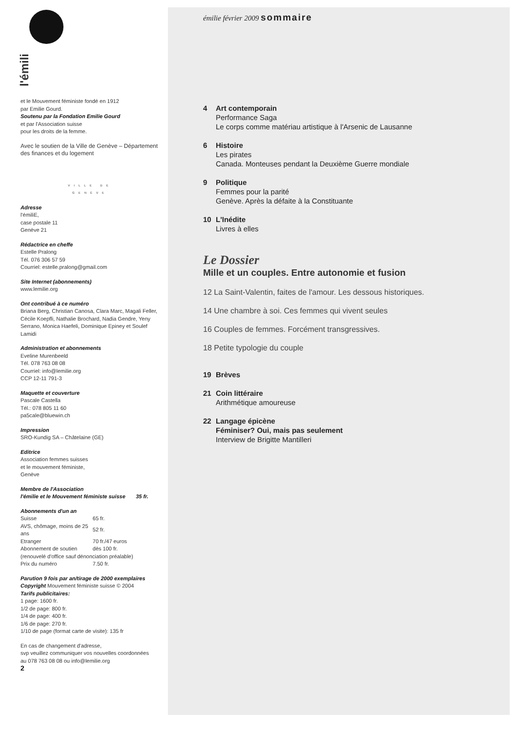l'émili
et le Mouvement féministe fondé en 1912
par Emilie Gourd.
Soutenu par la Fondation Emilie Gourd
et par l'Association suisse
pour les droits de la femme.
Avec le soutien de la Ville de Genève – Département des finances et du logement
VILLE DE
GENÈVE
Adresse
l'émiliE,
case postale 11
Genève 21
Rédactrice en cheffe
Estelle Pralong
Tél. 076 306 57 59
Courriel: estelle.pralong@gmail.com
Site Internet (abonnements)
www.lemilie.org
Ont contribué à ce numéro
Briana Berg, Christian Canosa, Clara Marc, Magali Feller, Cécile Koepfli, Nathalie Brochard, Nadia Gendre, Yeny Serrano, Monica Haefeli, Dominique Epiney et Soulef Lamidi
Administration et abonnements
Eveline Murenbeeld
Tél. 078 763 08 08
Courriel: info@lemilie.org
CCP 12-11 791-3
Maquette et couverture
Pascale Castella
Tél.: 078 805 11 60
pa5cale@bluewin.ch
Impression
SRO-Kundig SA – Châtelaine (GE)
Editrice
Association femmes suisses
et le mouvement féministe,
Genève
Membre de l'Association
l'émilie et le Mouvement féministe suisse 35 fr.
Abonnements d'un an
| Suisse | 65 fr. |
| AVS, chômage, moins de 25 ans | 52 fr. |
| Etranger | 70 fr./47 euros |
| Abonnement de soutien | dès 100 fr. |
| (renouvelé d'office sauf dénonciation préalable) | |
| Prix du numéro | 7.50 fr. |
Parution 9 fois par an/tirage de 2000 exemplaires
Copyright Mouvement féministe suisse © 2004
Tarifs publicitaires:
1 page: 1600 fr.
1/2 de page: 800 fr.
1/4 de page: 400 fr.
1/6 de page: 270 fr.
1/10 de page (format carte de visite): 135 fr
En cas de changement d'adresse,
svp veuillez communiquer vos nouvelles coordonnées
au 078 763 08 08 ou info@lemilie.org
2
émilie février 2009 sommaire
4 Art contemporain
Performance Saga
Le corps comme matériau artistique à l'Arsenic de Lausanne
6 Histoire
Les pirates
Canada. Monteuses pendant la Deuxième Guerre mondiale
9 Politique
Femmes pour la parité
Genève. Après la défaite à la Constituante
10 L'Inédite
Livres à elles
Le Dossier
Mille et un couples. Entre autonomie et fusion
12 La Saint-Valentin, faites de l'amour. Les dessous historiques.
14 Une chambre à soi. Ces femmes qui vivent seules
16 Couples de femmes. Forcément transgressives.
18 Petite typologie du couple
19 Brèves
21 Coin littéraire
Arithmétique amoureuse
22 Langage épicène
Féminiser? Oui, mais pas seulement
Interview de Brigitte Mantilleri